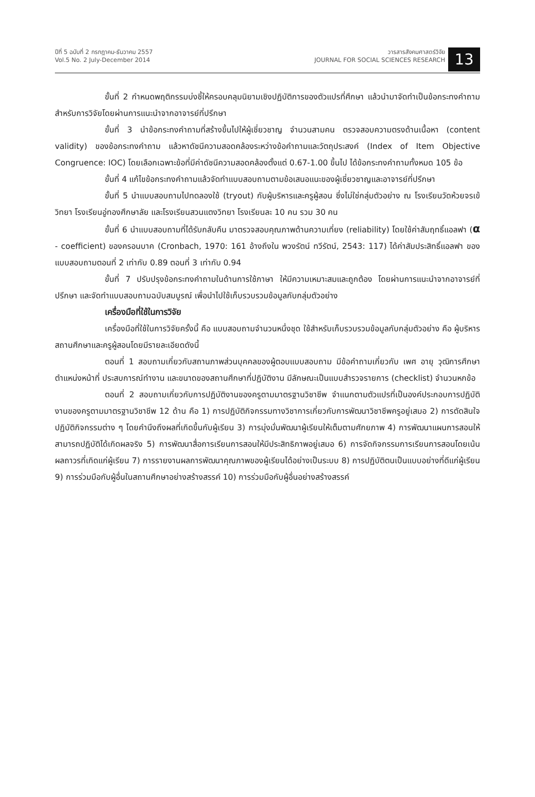ปีที่ 5 ฉบับที่ 2 กรกฎาคม-ธันวาคม 2557
Vol.5 No. 2 July-December 2014
วารสารสังคมศาสตร์วิจัย
JOURNAL FOR SOCIAL SCIENCES RESEARCH
13
ขั้นที่ 2 กำหนดพฤติกรรมบ่งชี้ให้ครอบคลุมนิยามเชิงปฏิบัติการของตัวแปรที่ศึกษา แล้วนำมาจัดทำเป็นข้อกระทงคำถามสำหรับการวิจัยโดยผ่านการแนะนำจากอาจารย์ที่ปรึกษา
ขั้นที่ 3 นำข้อกระทงคำถามที่สร้างขึ้นไปให้ผู้เชี่ยวชาญ จำนวนสามคน ตรวจสอบความตรงด้านเนื้อหา (content validity) ของข้อกระทงคำถาม แล้วหาดัชนีความสอดคล้องระหว่างข้อคำถามและวัตถุประสงค์ (Index of Item Objective Congruence: IOC) โดยเลือกเฉพาะข้อที่มีค่าดัชนีความสอดคล้องตั้งแต่ 0.67-1.00 ขึ้นไป ได้ข้อกระทงคำถามทั้งหมด 105 ข้อ
ขั้นที่ 4 แก้ไขข้อกระทงคำถามแล้วจัดทำแบบสอบถามตามข้อเสนอแนะของผู้เชี่ยวชาญและอาจารย์ที่ปรึกษา
ขั้นที่ 5 นำแบบสอบถามไปทดลองใช้ (tryout) กับผู้บริหารและครูผู้สอน ซึ่งไม่ใช่กลุ่มตัวอย่าง ณ โรงเรียนวัดห้วยจรเข้วิทยา โรงเรียนอู่ทองศึกษาลัย และโรงเรียนสวนแตงวิทยา โรงเรียนละ 10 คน รวม 30 คน
ขั้นที่ 6 นำแบบสอบถามที่ได้รับกลับคืน มาตรวจสอบคุณภาพด้านความเที่ยง (reliability) โดยใช้ค่าสัมฤทธิ์แอลฟา (α - coefficient) ของครอนบาค (Cronbach, 1970: 161 อ้างถึงใน พวงรัตน์ ทวีรัตน์, 2543: 117) ได้ค่าสัมประสิทธิ์แอลฟา ของแบบสอบถามตอนที่ 2 เท่ากับ 0.89 ตอนที่ 3 เท่ากับ 0.94
ขั้นที่ 7 ปรับปรุงข้อกระทงคำถามในด้านการใช้ภาษา ให้มีความเหมาะสมและถูกต้อง โดยผ่านการแนะนำจากอาจารย์ที่ปรึกษา และจัดทำแบบสอบถามฉบับสมบูรณ์ เพื่อนำไปใช้เก็บรวบรวมข้อมูลกับกลุ่มตัวอย่าง
เครื่องมือที่ใช้ในการวิจัย
เครื่องมือที่ใช้ในการวิจัยครั้งนี้ คือ แบบสอบถามจำนวนหนึ่งชุด ใช้สำหรับเก็บรวบรวมข้อมูลกับกลุ่มตัวอย่าง คือ ผู้บริหารสถานศึกษาและครูผู้สอนโดยมีรายละเอียดดังนี้
ตอนที่ 1 สอบถามเกี่ยวกับสถานภาพส่วนบุคคลของผู้ตอบแบบสอบถาม มีข้อคำถามเกี่ยวกับ เพศ อายุ วุฒิการศึกษา ตำแหน่งหน้าที่ ประสบการณ์ทำงาน และขนาดของสถานศึกษาที่ปฏิบัติงาน มีลักษณะเป็นแบบสำรวจรายการ (checklist) จำนวนหกข้อ
ตอนที่ 2 สอบถามเกี่ยวกับการปฏิบัติงานของครูตามมาตรฐานวิชาชีพ จำแนกตามตัวแปรที่เป็นองค์ประกอบการปฏิบัติงานของครูตามมาตรฐานวิชาชีพ 12 ด้าน คือ 1) การปฏิบัติกิจกรรมทางวิชาการเกี่ยวกับการพัฒนาวิชาชีพครูอยู่เสมอ 2) การตัดสินใจปฏิบัติกิจกรรมต่าง ๆ โดยคำนึงถึงผลที่เกิดขึ้นกับผู้เรียน 3) การมุ่งมั่นพัฒนาผู้เรียนให้เต็มตามศักยภาพ 4) การพัฒนาแผนการสอนให้สามารถปฏิบัติได้เกิดผลจริง 5) การพัฒนาสื่อการเรียนการสอนให้มีประสิทธิภาพอยู่เสมอ 6) การจัดกิจกรรมการเรียนการสอนโดยเน้นผลถาวรที่เกิดแก่ผู้เรียน 7) การรายงานผลการพัฒนาคุณภาพของผู้เรียนได้อย่างเป็นระบบ 8) การปฏิบัติตนเป็นแบบอย่างที่ดีแก่ผู้เรียน 9) การร่วมมือกับผู้อื่นในสถานศึกษาอย่างสร้างสรรค์ 10) การร่วมมือกับผู้อื่นอย่างสร้างสรรค์